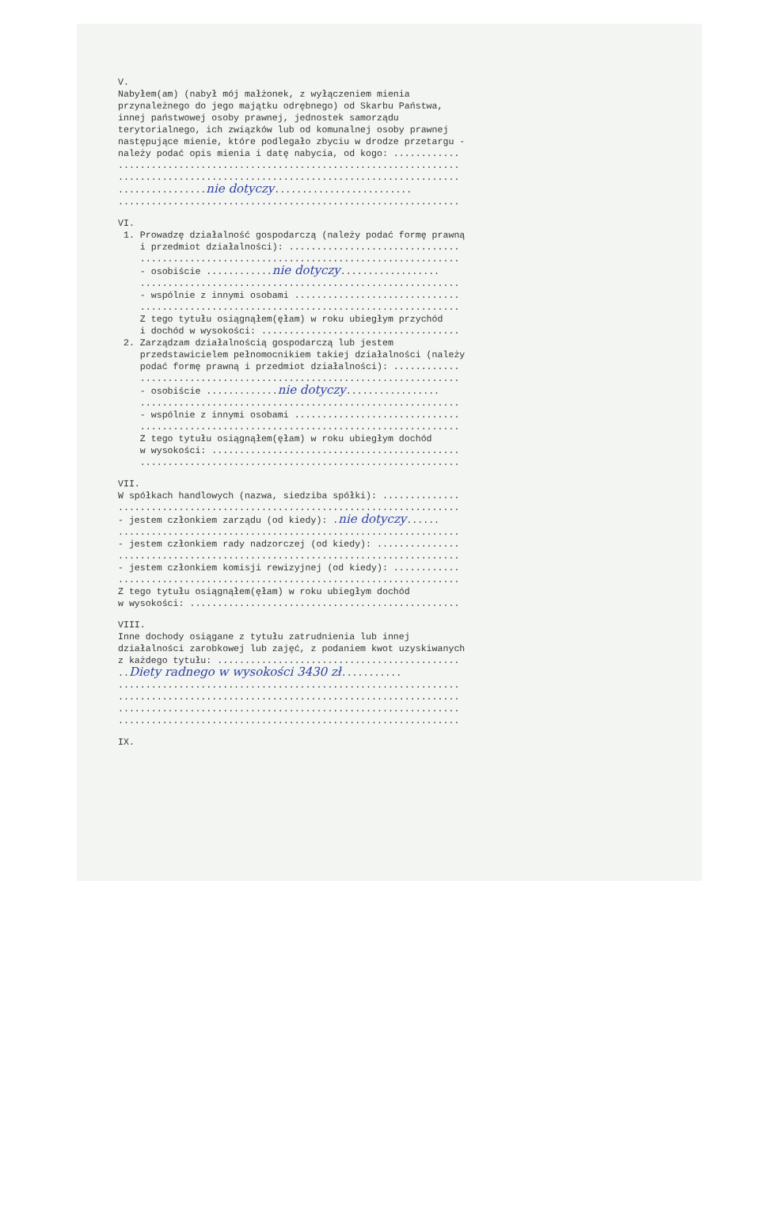V.
Nabyłem(am) (nabył mój małżonek, z wyłączeniem mienia
przynależnego do jego majątku odrębnego) od Skarbu Państwa,
innej państwowej osoby prawnej, jednostek samorządu
terytorialnego, ich związków lub od komunalnej osoby prawnej
następujące mienie, które podlegało zbyciu w drodze przetargu -
należy podać opis mienia i datę nabycia, od kogo: ............
..............................................................
..............................................................
................nie dotyczy.........................
..............................................................
VI.
1. Prowadzę działalność gospodarczą (należy podać formę prawną
i przedmiot działalności): ...............................
..........................................................
- osobiście ............nie dotyczy..................
..........................................................
- wspólnie z innymi osobami ..............................
..........................................................
Z tego tytułu osiągnąłem(ęłam) w roku ubiegłym przychód
i dochód w wysokości: ....................................
2. Zarządzam działalnością gospodarczą lub jestem
przedstawicielem pełnomocnikiem takiej działalności (należy
podać formę prawną i przedmiot działalności): ............
..........................................................
- osobiście .............nie dotyczy.................
..........................................................
- wspólnie z innymi osobami ..............................
..........................................................
Z tego tytułu osiągnąłem(ęłam) w roku ubiegłym dochód
w wysokości: .............................................
..........................................................
VII.
W spółkach handlowych (nazwa, siedziba spółki): ..............
..............................................................
- jestem członkiem zarządu (od kiedy): .nie dotyczy......
..............................................................
- jestem członkiem rady nadzorczej (od kiedy): ...............
..............................................................
- jestem członkiem komisji rewizyjnej (od kiedy): ............
..............................................................
Z tego tytułu osiągnąłem(ęłam) w roku ubiegłym dochód
w wysokości: .................................................
VIII.
Inne dochody osiągane z tytułu zatrudnienia lub innej
działalności zarobkowej lub zajęć, z podaniem kwot uzyskiwanych
z każdego tytułu: ............................................
..Diety radnego w wysokości 3430 zł...........
..............................................................
..............................................................
..............................................................
..............................................................
IX.